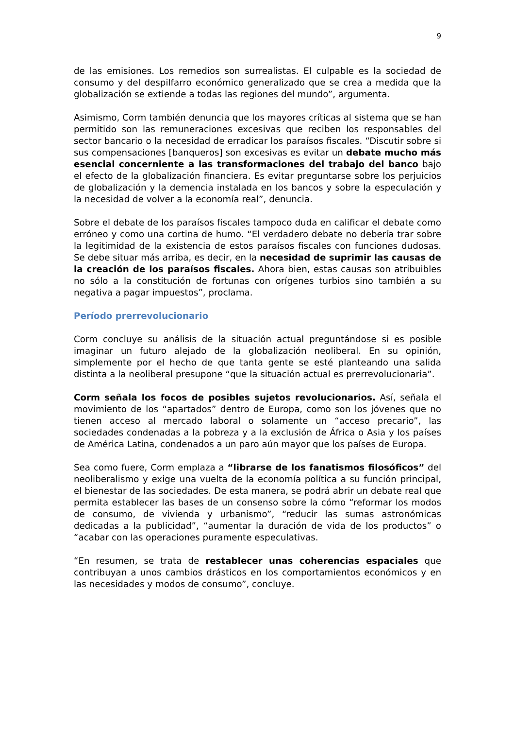9
de las emisiones. Los remedios son surrealistas. El culpable es la sociedad de consumo y del despilfarro económico generalizado que se crea a medida que la globalización se extiende a todas las regiones del mundo”, argumenta.
Asimismo, Corm también denuncia que los mayores críticas al sistema que se han permitido son las remuneraciones excesivas que reciben los responsables del sector bancario o la necesidad de erradicar los paraísos fiscales. “Discutir sobre si sus compensaciones [banqueros] son excesivas es evitar un debate mucho más esencial concerniente a las transformaciones del trabajo del banco bajo el efecto de la globalización financiera. Es evitar preguntarse sobre los perjuicios de globalización y la demencia instalada en los bancos y sobre la especulación y la necesidad de volver a la economía real”, denuncia.
Sobre el debate de los paraísos fiscales tampoco duda en calificar el debate como erróneo y como una cortina de humo. “El verdadero debate no debería trar sobre la legitimidad de la existencia de estos paraísos fiscales con funciones dudosas. Se debe situar más arriba, es decir, en la necesidad de suprimir las causas de la creación de los paraísos fiscales. Ahora bien, estas causas son atribuibles no sólo a la constitución de fortunas con orígenes turbios sino también a su negativa a pagar impuestos”, proclama.
Período prerrevolucionario
Corm concluye su análisis de la situación actual preguntándose si es posible imaginar un futuro alejado de la globalización neoliberal. En su opinión, simplemente por el hecho de que tanta gente se esté planteando una salida distinta a la neoliberal presupone “que la situación actual es prerrevolucionaria”.
Corm señala los focos de posibles sujetos revolucionarios. Así, señala el movimiento de los “apartados” dentro de Europa, como son los jóvenes que no tienen acceso al mercado laboral o solamente un “acceso precario”, las sociedades condenadas a la pobreza y a la exclusión de África o Asia y los países de América Latina, condenados a un paro aún mayor que los países de Europa.
Sea como fuere, Corm emplaza a “librarse de los fanatismos filosóficos” del neoliberalismo y exige una vuelta de la economía política a su función principal, el bienestar de las sociedades. De esta manera, se podrá abrir un debate real que permita establecer las bases de un consenso sobre la cómo “reformar los modos de consumo, de vivienda y urbanismo”, “reducir las sumas astronómicas dedicadas a la publicidad”, “aumentar la duración de vida de los productos” o “acabar con las operaciones puramente especulativas.
“En resumen, se trata de restablecer unas coherencias espaciales que contribuyan a unos cambios drásticos en los comportamientos económicos y en las necesidades y modos de consumo”, concluye.